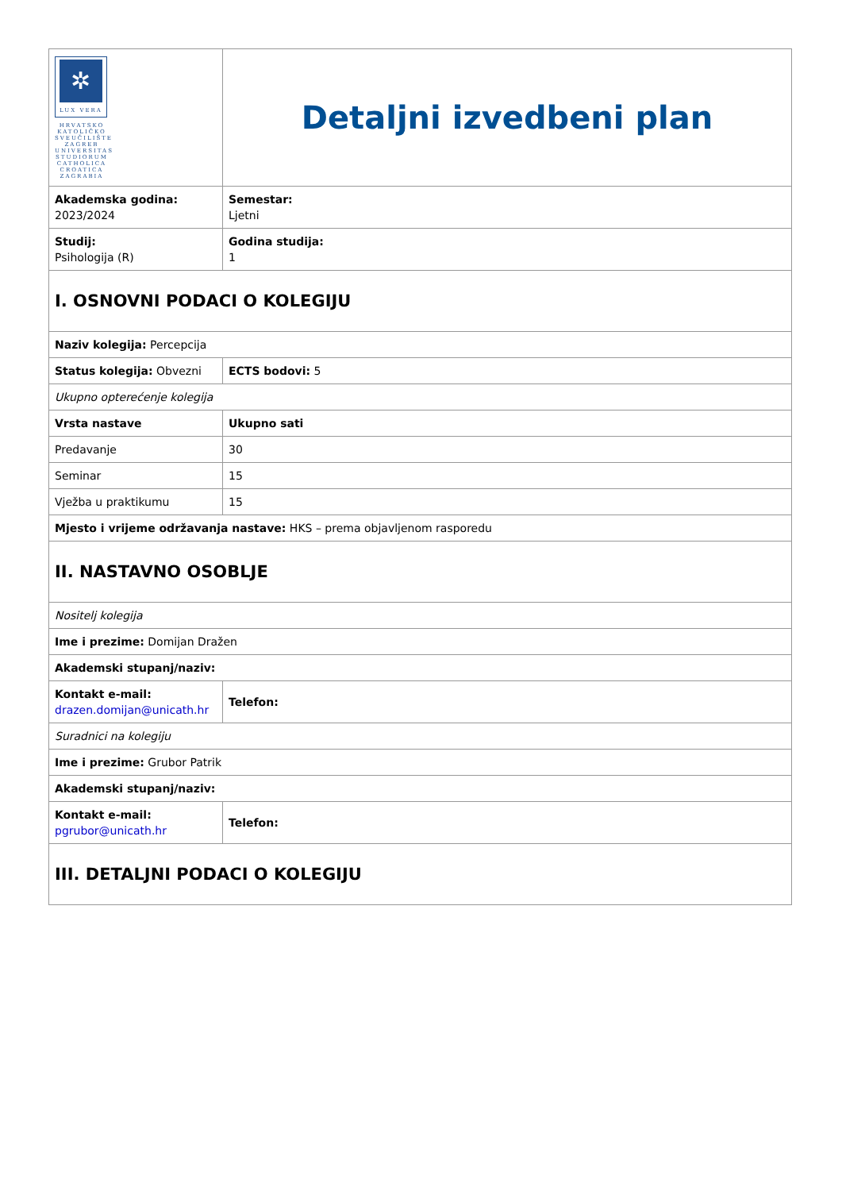| ✲ LUX VERA HRVATSKO KATOLIČKO SVEUČILIŠTE ZAGREB UNIVERSITAS STUDIORUM CATHOLICA CROATICA ZAGRABIA | Detaljni izvedbeni plan |
| Akademska godina: 2023/2024 | Semestar: Ljetni |
| Studij: Psihologija (R) | Godina studija: 1 |
| I. OSNOVNI PODACI O KOLEGIJU | |
| Naziv kolegija: Percepcija | |
| Status kolegija: Obvezni | ECTS bodovi: 5 |
| Ukupno opterećenje kolegija | |
| Vrsta nastave | Ukupno sati |
| Predavanje | 30 |
| Seminar | 15 |
| Vježba u praktikumu | 15 |
| Mjesto i vrijeme održavanja nastave: HKS – prema objavljenom rasporedu | |
| II. NASTAVNO OSOBLJE | |
| Nositelj kolegija | |
| Ime i prezime: Domijan Dražen | |
| Akademski stupanj/naziv: | |
| Kontakt e-mail: drazen.domijan@unicath.hr | Telefon: |
| Suradnici na kolegiju | |
| Ime i prezime: Grubor Patrik | |
| Akademski stupanj/naziv: | |
| Kontakt e-mail: pgrubor@unicath.hr | Telefon: |
| III. DETALJNI PODACI O KOLEGIJU | |